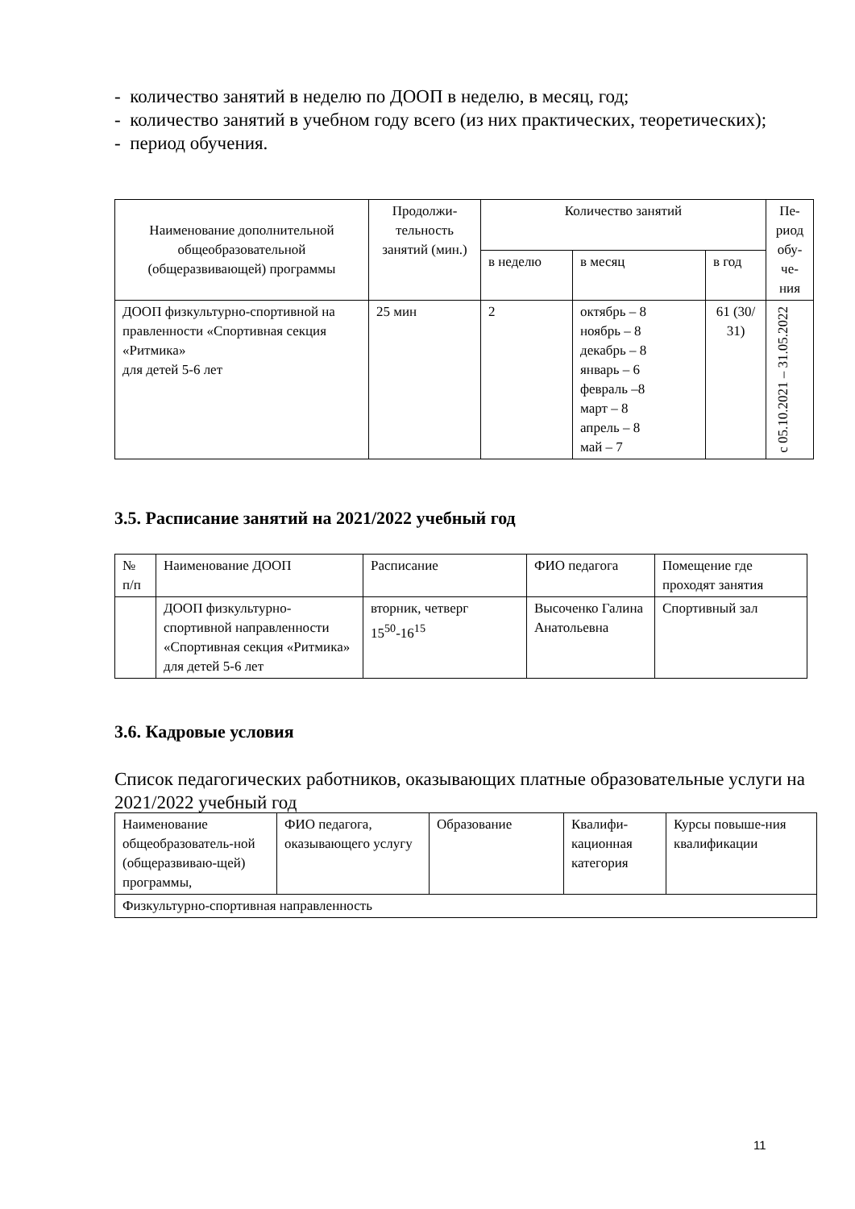- количество занятий в неделю по ДООП в неделю, в месяц, год;
- количество занятий в учебном году всего (из них практических, теоретических);
- период обучения.
| Наименование дополнительной общеобразовательной (общеразвивающей) программы | Продолжи-тельность занятий (мин.) | Количество занятий | | | Пе-риод обу-че-ния |
| --- | --- | --- | --- | --- | --- |
| | | в неделю | в месяц | в год | |
| ДООП физкультурно-спортивной на правленности «Спортивная секция «Ритмика» для детей 5-6 лет | 25 мин | 2 | октябрь – 8 ноябрь – 8 декабрь – 8 январь – 6 февраль –8 март – 8 апрель – 8 май – 7 | 61 (30/ 31) | с 05.10.2021 – 31.05.2022 |
3.5. Расписание занятий на 2021/2022 учебный год
| № п/п | Наименование ДООП | Расписание | ФИО педагога | Помещение где проходят занятия |
| | ДООП физкультурно-спортивной направленности «Спортивная секция «Ритмика» для детей 5-6 лет | вторник, четверг 15<sup>50</sup>-16<sup>15</sup> | Высоченко Галина Анатольевна | Спортивный зал |
3.6. Кадровые условия
Список педагогических работников, оказывающих платные образовательные услуги на 2021/2022 учебный год
| Наименование общеобразователь-ной (общеразвиваю-щей) программы, | ФИО педагога, оказывающего услугу | Образование | Квалифи-кационная категория | Курсы повыше-ния квалификации |
| Физкультурно-спортивная направленность | | | | |
11